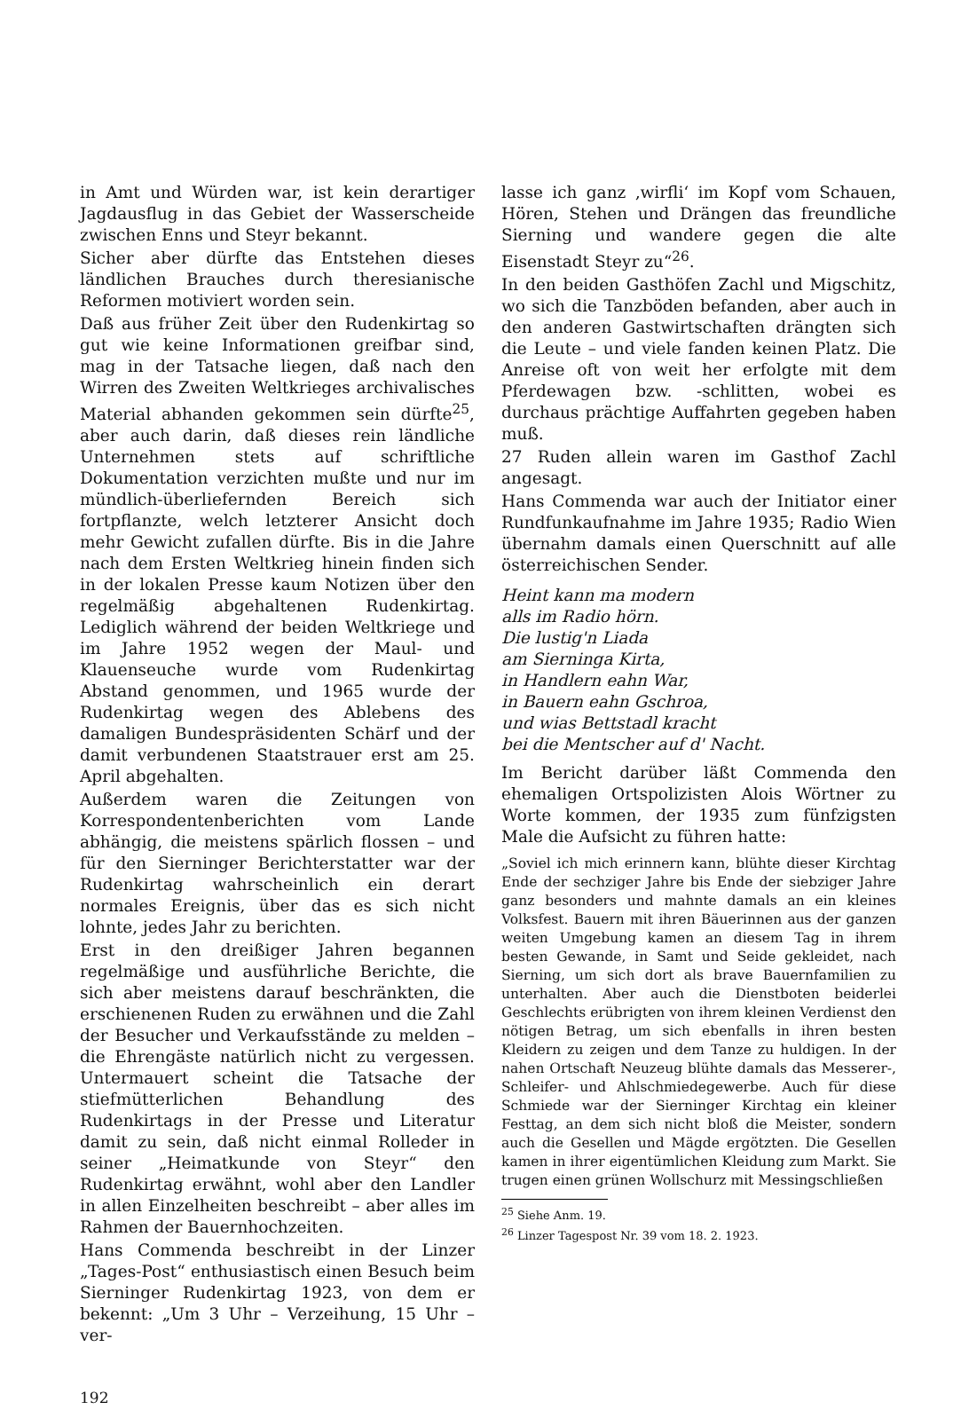in Amt und Würden war, ist kein derartiger Jagdausflug in das Gebiet der Wasserscheide zwischen Enns und Steyr bekannt.
Sicher aber dürfte das Entstehen dieses ländlichen Brauches durch theresianische Reformen motiviert worden sein.
Daß aus früher Zeit über den Rudenkirtag so gut wie keine Informationen greifbar sind, mag in der Tatsache liegen, daß nach den Wirren des Zweiten Weltkrieges archivalisches Material abhanden gekommen sein dürfte<sup>25</sup>, aber auch darin, daß dieses rein ländliche Unternehmen stets auf schriftliche Dokumentation verzichten mußte und nur im mündlich-überliefernden Bereich sich fortpflanzte, welch letzterer Ansicht doch mehr Gewicht zufallen dürfte. Bis in die Jahre nach dem Ersten Weltkrieg hinein finden sich in der lokalen Presse kaum Notizen über den regelmäßig abgehaltenen Rudenkirtag. Lediglich während der beiden Weltkriege und im Jahre 1952 wegen der Maul- und Klauenseuche wurde vom Rudenkirtag Abstand genommen, und 1965 wurde der Rudenkirtag wegen des Ablebens des damaligen Bundespräsidenten Schärf und der damit verbundenen Staatstrauer erst am 25. April abgehalten.
Außerdem waren die Zeitungen von Korrespondentenberichten vom Lande abhängig, die meistens spärlich flossen – und für den Sierninger Berichterstatter war der Rudenkirtag wahrscheinlich ein derart normales Ereignis, über das es sich nicht lohnte, jedes Jahr zu berichten.
Erst in den dreißiger Jahren begannen regelmäßige und ausführliche Berichte, die sich aber meistens darauf beschränkten, die erschienenen Ruden zu erwähnen und die Zahl der Besucher und Verkaufsstände zu melden – die Ehrengäste natürlich nicht zu vergessen. Untermauert scheint die Tatsache der stiefmütterlichen Behandlung des Rudenkirtags in der Presse und Literatur damit zu sein, daß nicht einmal Rolleder in seiner „Heimatkunde von Steyr“ den Rudenkirtag erwähnt, wohl aber den Landler in allen Einzelheiten beschreibt – aber alles im Rahmen der Bauernhochzeiten.
Hans Commenda beschreibt in der Linzer „Tages-Post“ enthusiastisch einen Besuch beim Sierninger Rudenkirtag 1923, von dem er bekennt: „Um 3 Uhr – Verzeihung, 15 Uhr – ver-
192
lasse ich ganz ‚wirfli‘ im Kopf vom Schauen, Hören, Stehen und Drängen das freundliche Sierning und wandere gegen die alte Eisenstadt Steyr zu“<sup>26</sup>.
In den beiden Gasthöfen Zachl und Migschitz, wo sich die Tanzböden befanden, aber auch in den anderen Gastwirtschaften drängten sich die Leute – und viele fanden keinen Platz. Die Anreise oft von weit her erfolgte mit dem Pferdewagen bzw. -schlitten, wobei es durchaus prächtige Auffahrten gegeben haben muß.
27 Ruden allein waren im Gasthof Zachl angesagt.
Hans Commenda war auch der Initiator einer Rundfunkaufnahme im Jahre 1935; Radio Wien übernahm damals einen Querschnitt auf alle österreichischen Sender.
Heint kann ma modern
alls im Radio hörn.
Die lustig'n Liada
am Sierninga Kirta,
in Handlern eahn War,
in Bauern eahn Gschroa,
und wias Bettstadl kracht
bei die Mentscher auf d' Nacht.
Im Bericht darüber läßt Commenda den ehemaligen Ortspolizisten Alois Wörtner zu Worte kommen, der 1935 zum fünfzigsten Male die Aufsicht zu führen hatte:
„Soviel ich mich erinnern kann, blühte dieser Kirchtag Ende der sechziger Jahre bis Ende der siebziger Jahre ganz besonders und mahnte damals an ein kleines Volksfest. Bauern mit ihren Bäuerinnen aus der ganzen weiten Umgebung kamen an diesem Tag in ihrem besten Gewande, in Samt und Seide gekleidet, nach Sierning, um sich dort als brave Bauernfamilien zu unterhalten. Aber auch die Dienstboten beiderlei Geschlechts erübrigten von ihrem kleinen Verdienst den nötigen Betrag, um sich ebenfalls in ihren besten Kleidern zu zeigen und dem Tanze zu huldigen. In der nahen Ortschaft Neuzeug blühte damals das Messerer-, Schleifer- und Ahlschmiedegewerbe. Auch für diese Schmiede war der Sierninger Kirchtag ein kleiner Festtag, an dem sich nicht bloß die Meister, sondern auch die Gesellen und Mägde ergötzten. Die Gesellen kamen in ihrer eigentümlichen Kleidung zum Markt. Sie trugen einen grünen Wollschurz mit Messingschließen
<sup>25</sup> Siehe Anm. 19.
<sup>26</sup> Linzer Tagespost Nr. 39 vom 18. 2. 1923.